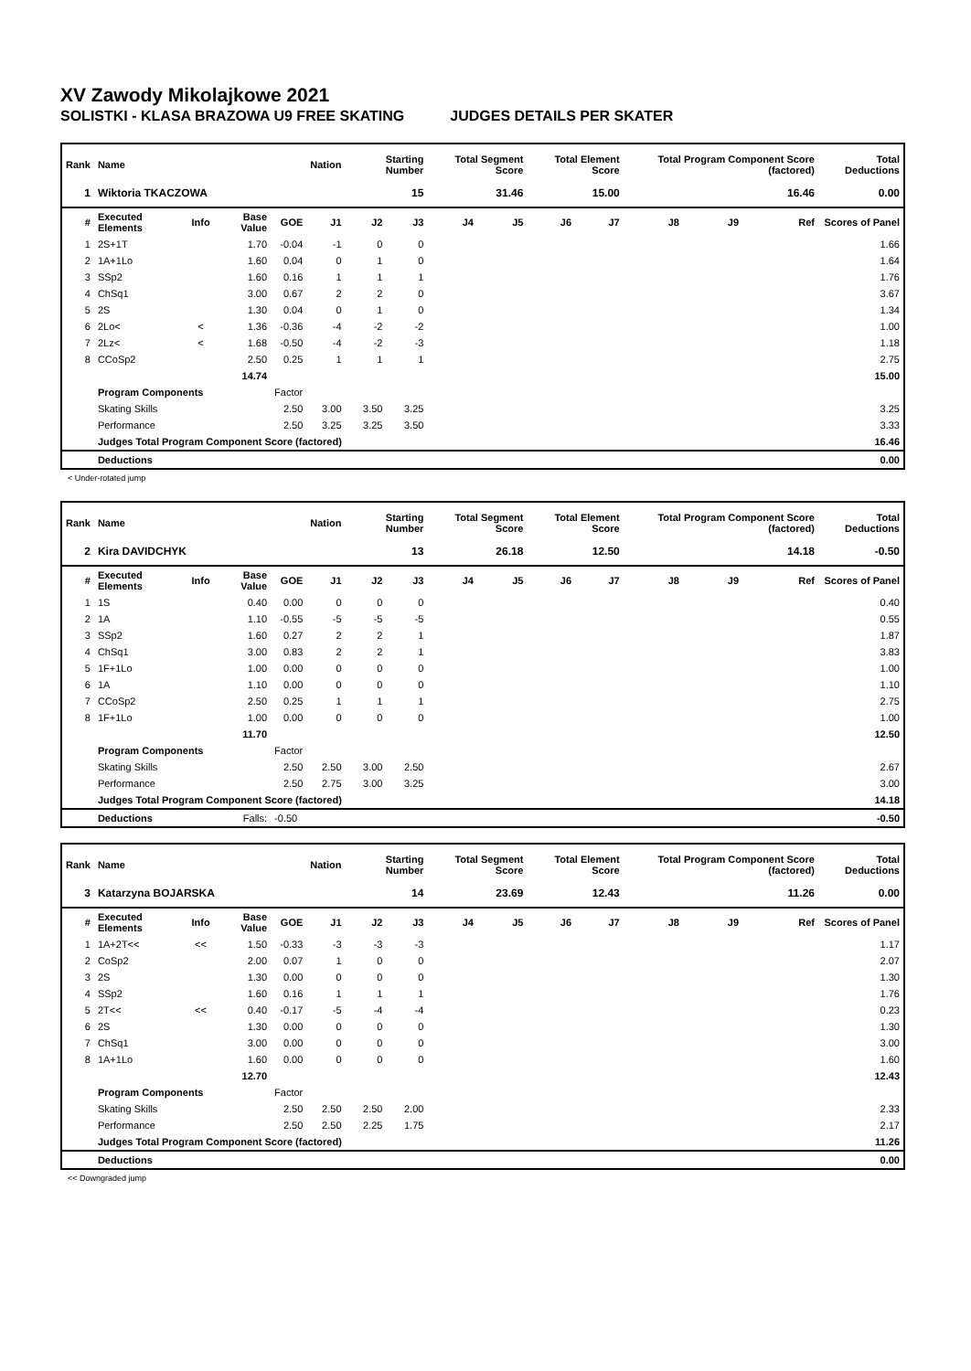XV Zawody Mikolajkowe 2021
SOLISTKI - KLASA BRAZOWA U9 FREE SKATING JUDGES DETAILS PER SKATER
| Rank | Name | | | | Nation | Starting Number | | Total Segment Score | | Total Element Score | | Total Program Component Score (factored) | | | Total Deductions |
| --- | --- | --- | --- | --- | --- | --- | --- | --- | --- | --- | --- | --- | --- | --- | --- |
| 1 | Wiktoria TKACZOWA | | | | | 15 | | 31.46 | | 15.00 | | 16.46 | | | 0.00 |
| # | Executed Elements | Info | Base Value | GOE | J1 | J2 | J3 | J4 | J5 | J6 | J7 | J8 | J9 | Ref | Scores of Panel |
| 1 | 2S+1T | | 1.70 | -0.04 | -1 | 0 | 0 | | | | | | | | 1.66 |
| 2 | 1A+1Lo | | 1.60 | 0.04 | 0 | 1 | 0 | | | | | | | | 1.64 |
| 3 | SSp2 | | 1.60 | 0.16 | 1 | 1 | 1 | | | | | | | | 1.76 |
| 4 | ChSq1 | | 3.00 | 0.67 | 2 | 2 | 0 | | | | | | | | 3.67 |
| 5 | 2S | | 1.30 | 0.04 | 0 | 1 | 0 | | | | | | | | 1.34 |
| 6 | 2Lo< | < | 1.36 | -0.36 | -4 | -2 | -2 | | | | | | | | 1.00 |
| 7 | 2Lz< | < | 1.68 | -0.50 | -4 | -2 | -3 | | | | | | | | 1.18 |
| 8 | CCoSp2 | | 2.50 | 0.25 | 1 | 1 | 1 | | | | | | | | 2.75 |
| | | | 14.74 | | | | | | | | | | | | 15.00 |
| | Program Components | | | Factor | | | | | | | | | | | |
| | Skating Skills | | | 2.50 | 3.00 | 3.50 | 3.25 | | | | | | | | 3.25 |
| | Performance | | | 2.50 | 3.25 | 3.25 | 3.50 | | | | | | | | 3.33 |
| | Judges Total Program Component Score (factored) | | | | | | | | | | | | | | 16.46 |
| | Deductions | | | | | | | | | | | | | | 0.00 |
< Under-rotated jump
| Rank | Name | | | | Nation | Starting Number | | Total Segment Score | | Total Element Score | | Total Program Component Score (factored) | | | Total Deductions |
| --- | --- | --- | --- | --- | --- | --- | --- | --- | --- | --- | --- | --- | --- | --- | --- |
| 2 | Kira DAVIDCHYK | | | | | 13 | | 26.18 | | 12.50 | | 14.18 | | | -0.50 |
| # | Executed Elements | Info | Base Value | GOE | J1 | J2 | J3 | J4 | J5 | J6 | J7 | J8 | J9 | Ref | Scores of Panel |
| 1 | 1S | | 0.40 | 0.00 | 0 | 0 | 0 | | | | | | | | 0.40 |
| 2 | 1A | | 1.10 | -0.55 | -5 | -5 | -5 | | | | | | | | 0.55 |
| 3 | SSp2 | | 1.60 | 0.27 | 2 | 2 | 1 | | | | | | | | 1.87 |
| 4 | ChSq1 | | 3.00 | 0.83 | 2 | 2 | 1 | | | | | | | | 3.83 |
| 5 | 1F+1Lo | | 1.00 | 0.00 | 0 | 0 | 0 | | | | | | | | 1.00 |
| 6 | 1A | | 1.10 | 0.00 | 0 | 0 | 0 | | | | | | | | 1.10 |
| 7 | CCoSp2 | | 2.50 | 0.25 | 1 | 1 | 1 | | | | | | | | 2.75 |
| 8 | 1F+1Lo | | 1.00 | 0.00 | 0 | 0 | 0 | | | | | | | | 1.00 |
| | | | 11.70 | | | | | | | | | | | | 12.50 |
| | Program Components | | | Factor | | | | | | | | | | | |
| | Skating Skills | | | 2.50 | 2.50 | 3.00 | 2.50 | | | | | | | | 2.67 |
| | Performance | | | 2.50 | 2.75 | 3.00 | 3.25 | | | | | | | | 3.00 |
| | Judges Total Program Component Score (factored) | | | | | | | | | | | | | | 14.18 |
| | Deductions | | Falls: | -0.50 | | | | | | | | | | | -0.50 |
| Rank | Name | | | | Nation | Starting Number | | Total Segment Score | | Total Element Score | | Total Program Component Score (factored) | | | Total Deductions |
| --- | --- | --- | --- | --- | --- | --- | --- | --- | --- | --- | --- | --- | --- | --- | --- |
| 3 | Katarzyna BOJARSKA | | | | | 14 | | 23.69 | | 12.43 | | 11.26 | | | 0.00 |
| # | Executed Elements | Info | Base Value | GOE | J1 | J2 | J3 | J4 | J5 | J6 | J7 | J8 | J9 | Ref | Scores of Panel |
| 1 | 1A+2T<< | << | 1.50 | -0.33 | -3 | -3 | -3 | | | | | | | | 1.17 |
| 2 | CoSp2 | | 2.00 | 0.07 | 1 | 0 | 0 | | | | | | | | 2.07 |
| 3 | 2S | | 1.30 | 0.00 | 0 | 0 | 0 | | | | | | | | 1.30 |
| 4 | SSp2 | | 1.60 | 0.16 | 1 | 1 | 1 | | | | | | | | 1.76 |
| 5 | 2T<< | << | 0.40 | -0.17 | -5 | -4 | -4 | | | | | | | | 0.23 |
| 6 | 2S | | 1.30 | 0.00 | 0 | 0 | 0 | | | | | | | | 1.30 |
| 7 | ChSq1 | | 3.00 | 0.00 | 0 | 0 | 0 | | | | | | | | 3.00 |
| 8 | 1A+1Lo | | 1.60 | 0.00 | 0 | 0 | 0 | | | | | | | | 1.60 |
| | | | 12.70 | | | | | | | | | | | | 12.43 |
| | Program Components | | | Factor | | | | | | | | | | | |
| | Skating Skills | | | 2.50 | 2.50 | 2.50 | 2.00 | | | | | | | | 2.33 |
| | Performance | | | 2.50 | 2.50 | 2.25 | 1.75 | | | | | | | | 2.17 |
| | Judges Total Program Component Score (factored) | | | | | | | | | | | | | | 11.26 |
| | Deductions | | | | | | | | | | | | | | 0.00 |
<< Downgraded jump